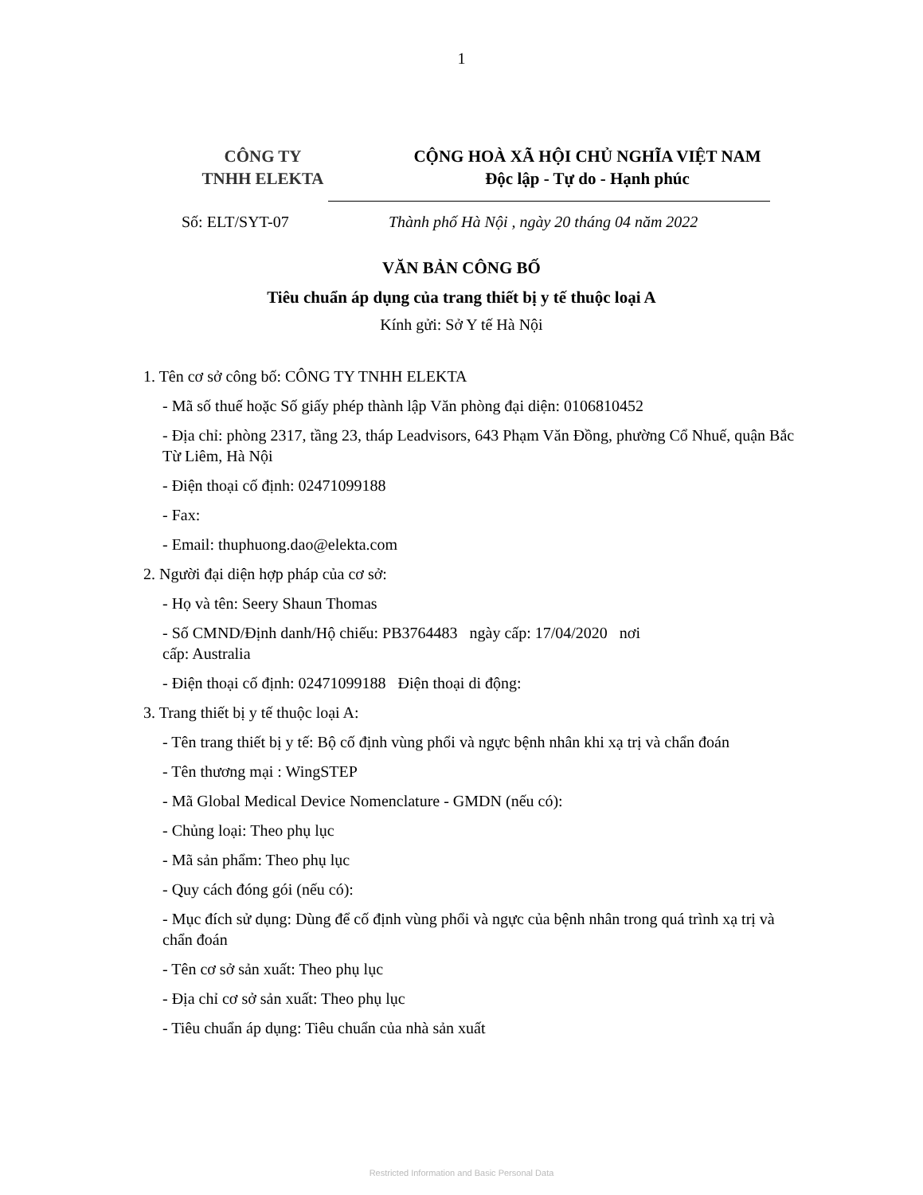1
CÔNG TY
TNHH ELEKTA
CỘNG HOÀ XÃ HỘI CHỦ NGHĨA VIỆT NAM
Độc lập - Tự do - Hạnh phúc
Số: ELT/SYT-07 Thành phố Hà Nội , ngày 20 tháng 04 năm 2022
VĂN BẢN CÔNG BỐ
Tiêu chuẩn áp dụng của trang thiết bị y tế thuộc loại A
Kính gửi: Sở Y tế Hà Nội
1. Tên cơ sở công bố: CÔNG TY TNHH ELEKTA
- Mã số thuế hoặc Số giấy phép thành lập Văn phòng đại diện: 0106810452
- Địa chỉ: phòng 2317, tầng 23, tháp Leadvisors, 643 Phạm Văn Đồng, phường Cổ Nhuế, quận Bắc Từ Liêm, Hà Nội
- Điện thoại cố định: 02471099188
- Fax:
- Email: thuphuong.dao@elekta.com
2. Người đại diện hợp pháp của cơ sở:
- Họ và tên: Seery Shaun Thomas
- Số CMND/Định danh/Hộ chiếu: PB3764483 ngày cấp: 17/04/2020 nơi
cấp: Australia
- Điện thoại cố định: 02471099188 Điện thoại di động:
3. Trang thiết bị y tế thuộc loại A:
- Tên trang thiết bị y tế: Bộ cố định vùng phổi và ngực bệnh nhân khi xạ trị và chẩn đoán
- Tên thương mại : WingSTEP
- Mã Global Medical Device Nomenclature - GMDN (nếu có):
- Chủng loại: Theo phụ lục
- Mã sản phẩm: Theo phụ lục
- Quy cách đóng gói (nếu có):
- Mục đích sử dụng: Dùng để cố định vùng phổi và ngực của bệnh nhân trong quá trình xạ trị và chẩn đoán
- Tên cơ sở sản xuất: Theo phụ lục
- Địa chỉ cơ sở sản xuất: Theo phụ lục
- Tiêu chuẩn áp dụng: Tiêu chuẩn của nhà sản xuất
Restricted Information and Basic Personal Data